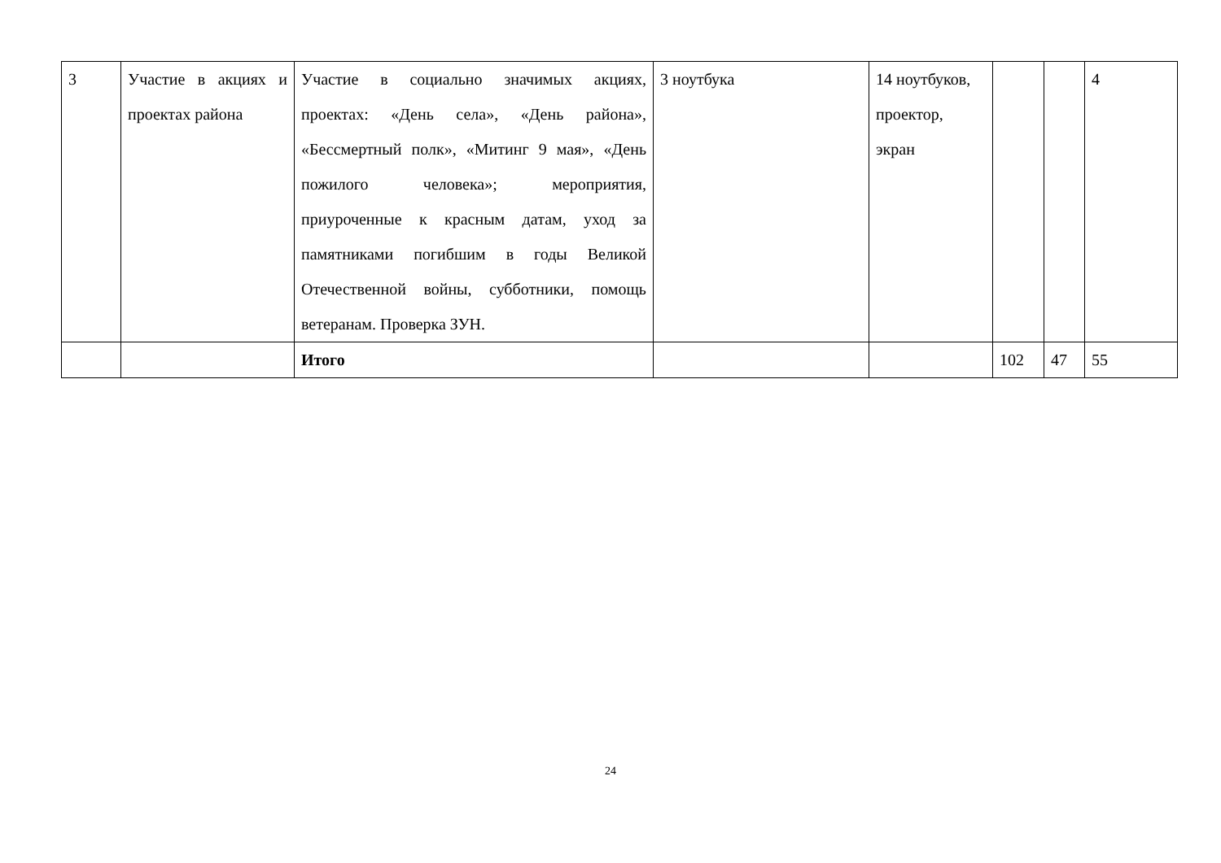| 3 | Участие в акциях и проектах района | Участие в социально значимых акциях, проектах: «День села», «День района», «Бессмертный полк», «Митинг 9 мая», «День пожилого человека»; мероприятия, приуроченные к красным датам, уход за памятниками погибшим в годы Великой Отечественной войны, субботники, помощь ветеранам. Проверка ЗУН. | 3 ноутбука | 14 ноутбуков, проектор, экран | | | 4 |
| | | Итого | | | 102 | 47 | 55 |
24